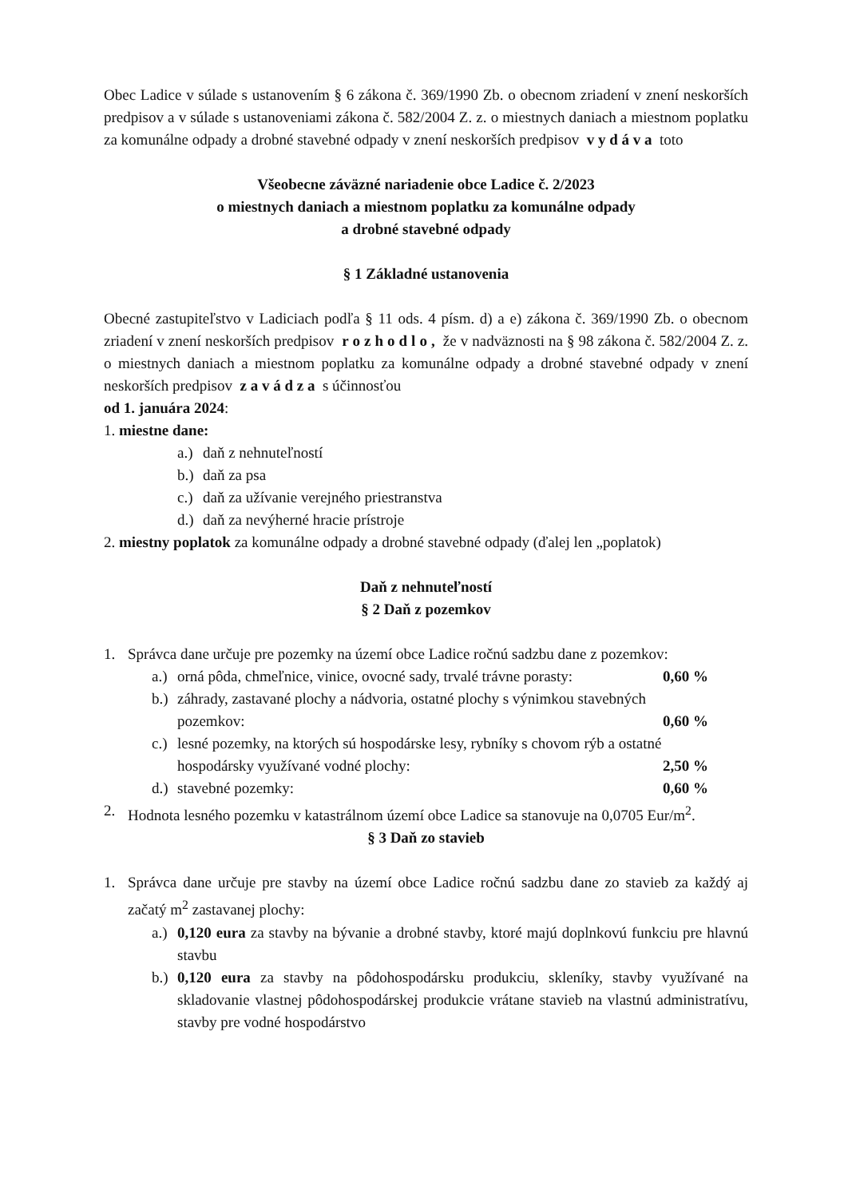Obec Ladice v súlade s ustanovením § 6 zákona č. 369/1990 Zb. o obecnom zriadení v znení neskorších predpisov a v súlade s ustanoveniami zákona č. 582/2004 Z. z. o miestnych daniach a miestnom poplatku za komunálne odpady a drobné stavebné odpady v znení neskorších predpisov v y d á v a toto
Všeobecne záväzné nariadenie obce Ladice č. 2/2023
o miestnych daniach a miestnom poplatku za komunálne odpady
a drobné stavebné odpady
§ 1 Základné ustanovenia
Obecné zastupiteľstvo v Ladiciach podľa § 11 ods. 4 písm. d) a e) zákona č. 369/1990 Zb. o obecnom zriadení v znení neskorších predpisov r o z h o d l o , že v nadväznosti na § 98 zákona č. 582/2004 Z. z. o miestnych daniach a miestnom poplatku za komunálne odpady a drobné stavebné odpady v znení neskorších predpisov z a v á d z a s účinnosťou
od 1. januára 2024:
1. miestne dane:
a.) daň z nehnuteľností
b.) daň za psa
c.) daň za užívanie verejného priestranstva
d.) daň za nevýherné hracie prístroje
2. miestny poplatok za komunálne odpady a drobné stavebné odpady (ďalej len „poplatok)
Daň z nehnuteľností
§ 2 Daň z pozemkov
1. Správca dane určuje pre pozemky na území obce Ladice ročnú sadzbu dane z pozemkov:
a.) orná pôda, chmeľnice, vinice, ovocné sady, trvalé trávne porasty: 0,60 %
b.) záhrady, zastavané plochy a nádvoria, ostatné plochy s výnimkou stavebných
pozemkov: 0,60 %
c.) lesné pozemky, na ktorých sú hospodárske lesy, rybníky s chovom rýb a ostatné
hospodársky využívané vodné plochy: 2,50 %
d.) stavebné pozemky: 0,60 %
2. Hodnota lesného pozemku v katastrálnom území obce Ladice sa stanovuje na 0,0705 Eur/m<sup>2</sup>.
§ 3 Daň zo stavieb
1. Správca dane určuje pre stavby na území obce Ladice ročnú sadzbu dane zo stavieb za každý aj začatý m<sup>2</sup> zastavanej plochy:
a.) 0,120 eura za stavby na bývanie a drobné stavby, ktoré majú doplnkovú funkciu pre hlavnú stavbu
b.) 0,120 eura za stavby na pôdohospodársku produkciu, skleníky, stavby využívané na skladovanie vlastnej pôdohospodárskej produkcie vrátane stavieb na vlastnú administratívu, stavby pre vodné hospodárstvo